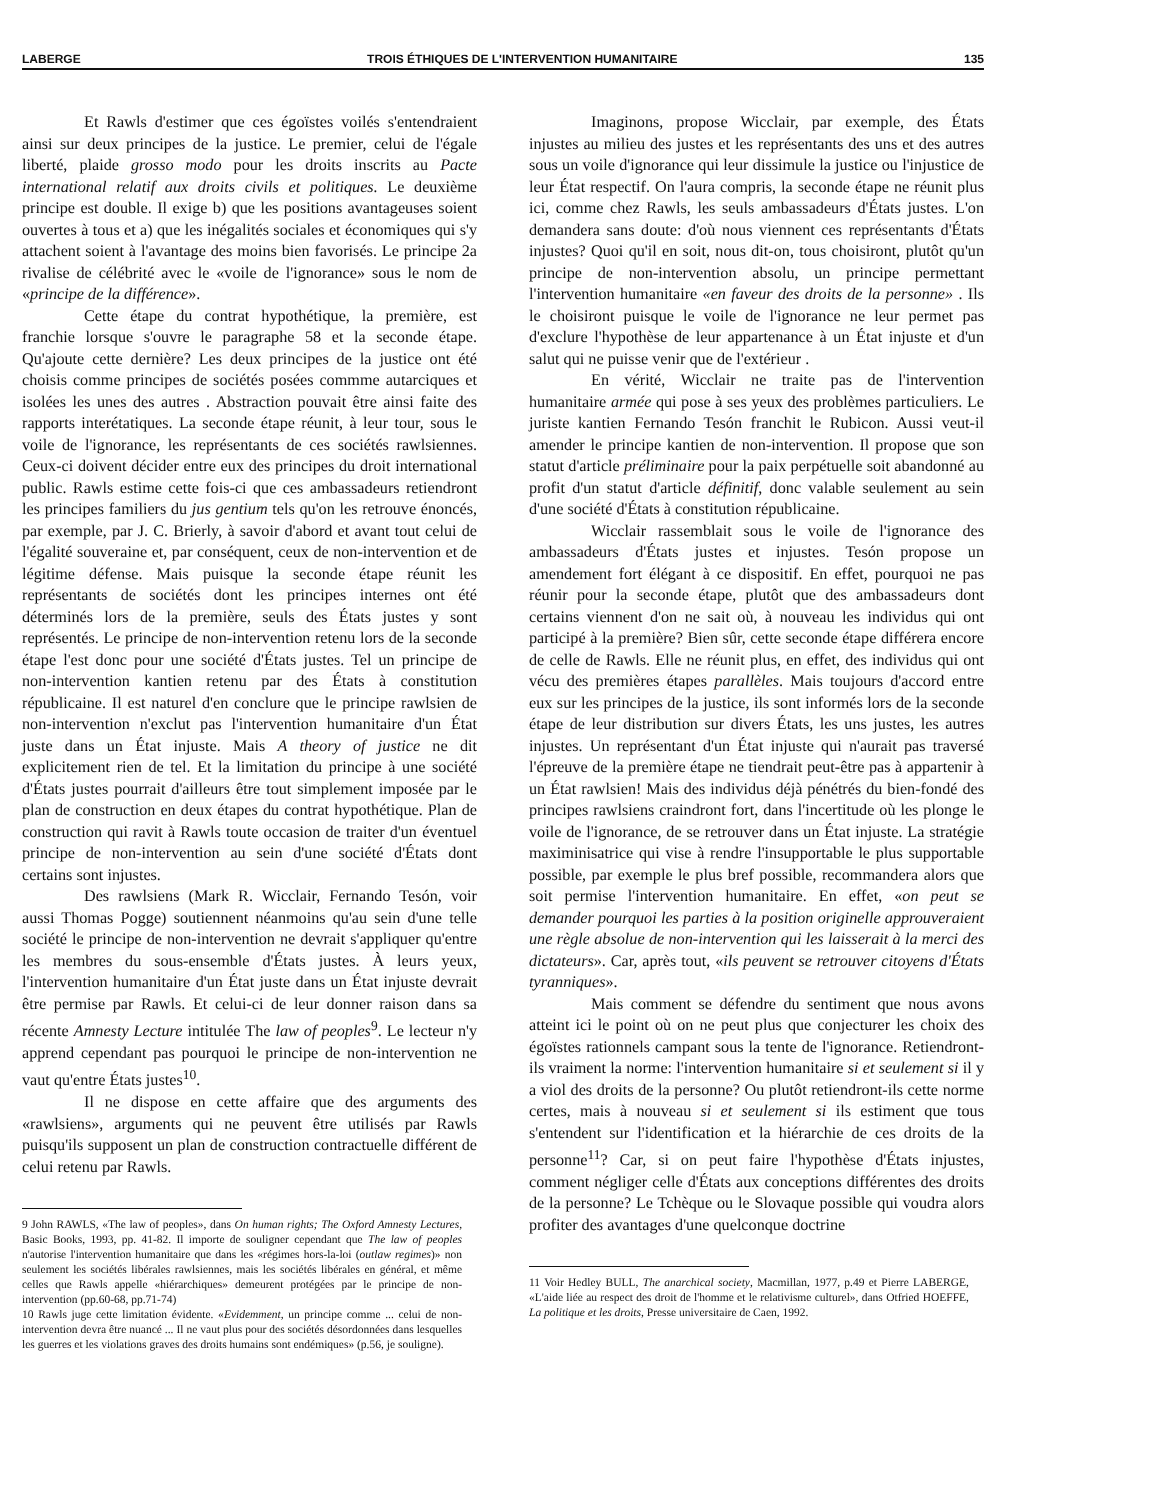LABERGE TROIS ÉTHIQUES DE L'INTERVENTION HUMANITAIRE 135
Et Rawls d'estimer que ces égoïstes voilés s'entendraient ainsi sur deux principes de la justice. Le premier, celui de l'égale liberté, plaide grosso modo pour les droits inscrits au Pacte international relatif aux droits civils et politiques. Le deuxième principe est double. Il exige b) que les positions avantageuses soient ouvertes à tous et a) que les inégalités sociales et économiques qui s'y attachent soient à l'avantage des moins bien favorisés. Le principe 2a rivalise de célébrité avec le «voile de l'ignorance» sous le nom de «principe de la différence».
Cette étape du contrat hypothétique, la première, est franchie lorsque s'ouvre le paragraphe 58 et la seconde étape. Qu'ajoute cette dernière? Les deux principes de la justice ont été choisis comme principes de sociétés posées commme autarciques et isolées les unes des autres . Abstraction pouvait être ainsi faite des rapports interétatiques. La seconde étape réunit, à leur tour, sous le voile de l'ignorance, les représentants de ces sociétés rawlsiennes. Ceux-ci doivent décider entre eux des principes du droit international public. Rawls estime cette fois-ci que ces ambassadeurs retiendront les principes familiers du jus gentium tels qu'on les retrouve énoncés, par exemple, par J. C. Brierly, à savoir d'abord et avant tout celui de l'égalité souveraine et, par conséquent, ceux de non-intervention et de légitime défense. Mais puisque la seconde étape réunit les représentants de sociétés dont les principes internes ont été déterminés lors de la première, seuls des États justes y sont représentés. Le principe de non-intervention retenu lors de la seconde étape l'est donc pour une société d'États justes. Tel un principe de non-intervention kantien retenu par des États à constitution républicaine. Il est naturel d'en conclure que le principe rawlsien de non-intervention n'exclut pas l'intervention humanitaire d'un État juste dans un État injuste. Mais A theory of justice ne dit explicitement rien de tel. Et la limitation du principe à une société d'États justes pourrait d'ailleurs être tout simplement imposée par le plan de construction en deux étapes du contrat hypothétique. Plan de construction qui ravit à Rawls toute occasion de traiter d'un éventuel principe de non-intervention au sein d'une société d'États dont certains sont injustes.
Des rawlsiens (Mark R. Wicclair, Fernando Tesón, voir aussi Thomas Pogge) soutiennent néanmoins qu'au sein d'une telle société le principe de non-intervention ne devrait s'appliquer qu'entre les membres du sous-ensemble d'États justes. À leurs yeux, l'intervention humanitaire d'un État juste dans un État injuste devrait être permise par Rawls. Et celui-ci de leur donner raison dans sa récente Amnesty Lecture intitulée The law of peoples<sup>9</sup>. Le lecteur n'y apprend cependant pas pourquoi le principe de non-intervention ne vaut qu'entre États justes<sup>10</sup>.
Il ne dispose en cette affaire que des arguments des «rawlsiens», arguments qui ne peuvent être utilisés par Rawls puisqu'ils supposent un plan de construction contractuelle différent de celui retenu par Rawls.
9 John RAWLS, «The law of peoples», dans On human rights; The Oxford Amnesty Lectures, Basic Books, 1993, pp. 41-82. Il importe de souligner cependant que The law of peoples n'autorise l'intervention humanitaire que dans les «régimes hors-la-loi (outlaw regimes)» non seulement les sociétés libérales rawlsiennes, mais les sociétés libérales en général, et même celles que Rawls appelle «hiérarchiques» demeurent protégées par le principe de non-intervention (pp.60-68, pp.71-74)
10 Rawls juge cette limitation évidente. «Evidemment, un principe comme ... celui de non-intervention devra être nuancé ... Il ne vaut plus pour des sociétés désordonnées dans lesquelles les guerres et les violations graves des droits humains sont endémiques» (p.56, je souligne).
Imaginons, propose Wicclair, par exemple, des États injustes au milieu des justes et les représentants des uns et des autres sous un voile d'ignorance qui leur dissimule la justice ou l'injustice de leur État respectif. On l'aura compris, la seconde étape ne réunit plus ici, comme chez Rawls, les seuls ambassadeurs d'États justes. L'on demandera sans doute: d'où nous viennent ces représentants d'États injustes? Quoi qu'il en soit, nous dit-on, tous choisiront, plutôt qu'un principe de non-intervention absolu, un principe permettant l'intervention humanitaire «en faveur des droits de la personne» . Ils le choisiront puisque le voile de l'ignorance ne leur permet pas d'exclure l'hypothèse de leur appartenance à un État injuste et d'un salut qui ne puisse venir que de l'extérieur .
En vérité, Wicclair ne traite pas de l'intervention humanitaire armée qui pose à ses yeux des problèmes particuliers. Le juriste kantien Fernando Tesón franchit le Rubicon. Aussi veut-il amender le principe kantien de non-intervention. Il propose que son statut d'article préliminaire pour la paix perpétuelle soit abandonné au profit d'un statut d'article définitif, donc valable seulement au sein d'une société d'États à constitution républicaine.
Wicclair rassemblait sous le voile de l'ignorance des ambassadeurs d'États justes et injustes. Tesón propose un amendement fort élégant à ce dispositif. En effet, pourquoi ne pas réunir pour la seconde étape, plutôt que des ambassadeurs dont certains viennent d'on ne sait où, à nouveau les individus qui ont participé à la première? Bien sûr, cette seconde étape différera encore de celle de Rawls. Elle ne réunit plus, en effet, des individus qui ont vécu des premières étapes parallèles. Mais toujours d'accord entre eux sur les principes de la justice, ils sont informés lors de la seconde étape de leur distribution sur divers États, les uns justes, les autres injustes. Un représentant d'un État injuste qui n'aurait pas traversé l'épreuve de la première étape ne tiendrait peut-être pas à appartenir à un État rawlsien! Mais des individus déjà pénétrés du bien-fondé des principes rawlsiens craindront fort, dans l'incertitude où les plonge le voile de l'ignorance, de se retrouver dans un État injuste. La stratégie maximinisatrice qui vise à rendre l'insupportable le plus supportable possible, par exemple le plus bref possible, recommandera alors que soit permise l'intervention humanitaire. En effet, «on peut se demander pourquoi les parties à la position originelle approuveraient une règle absolue de non-intervention qui les laisserait à la merci des dictateurs». Car, après tout, «ils peuvent se retrouver citoyens d'États tyranniques».
Mais comment se défendre du sentiment que nous avons atteint ici le point où on ne peut plus que conjecturer les choix des égoïstes rationnels campant sous la tente de l'ignorance. Retiendront-ils vraiment la norme: l'intervention humanitaire si et seulement si il y a viol des droits de la personne? Ou plutôt retiendront-ils cette norme certes, mais à nouveau si et seulement si ils estiment que tous s'entendent sur l'identification et la hiérarchie de ces droits de la personne<sup>11</sup>? Car, si on peut faire l'hypothèse d'États injustes, comment négliger celle d'États aux conceptions différentes des droits de la personne? Le Tchèque ou le Slovaque possible qui voudra alors profiter des avantages d'une quelconque doctrine
11 Voir Hedley BULL, The anarchical society, Macmillan, 1977, p.49 et Pierre LABERGE, «L'aide liée au respect des droit de l'homme et le relativisme culturel», dans Otfried HOEFFE, La politique et les droits, Presse universitaire de Caen, 1992.